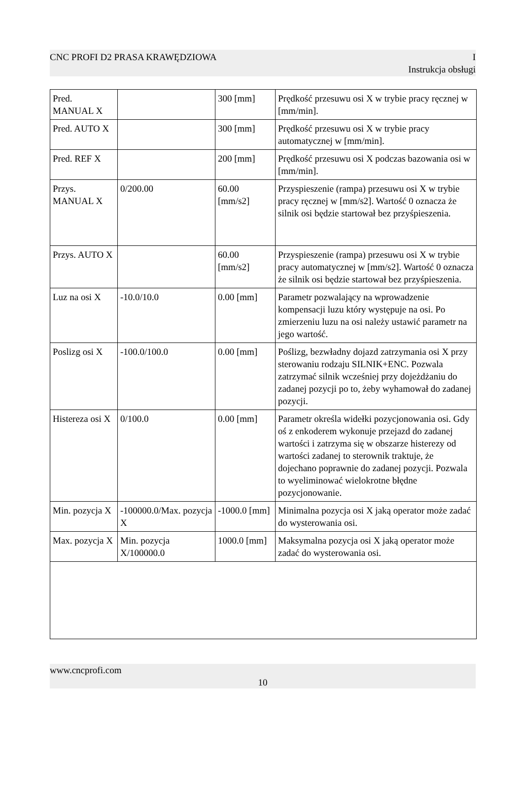CNC PROFI D2 PRASA KRAWĘDZIOWA I
Instrukcja obsługi
| Pred. MANUAL X | | 300 [mm] | Prędkość przesuwu osi X w trybie pracy ręcznej w [mm/min]. |
| Pred. AUTO X | | 300 [mm] | Prędkość przesuwu osi X w trybie pracy automatycznej w [mm/min]. |
| Pred. REF X | | 200 [mm] | Prędkość przesuwu osi X podczas bazowania osi w [mm/min]. |
| Przys. MANUAL X | 0/200.00 | 60.00 [mm/s2] | Przyspieszenie (rampa) przesuwu osi X w trybie pracy ręcznej w [mm/s2]. Wartość 0 oznacza że silnik osi będzie startował bez przyśpieszenia. |
| Przys. AUTO X | | 60.00 [mm/s2] | Przyspieszenie (rampa) przesuwu osi X w trybie pracy automatycznej w [mm/s2]. Wartość 0 oznacza że silnik osi będzie startował bez przyśpieszenia. |
| Luz na osi X | -10.0/10.0 | 0.00 [mm] | Parametr pozwalający na wprowadzenie kompensacji luzu który występuje na osi. Po zmierzeniu luzu na osi należy ustawić parametr na jego wartość. |
| Poslizg osi X | -100.0/100.0 | 0.00 [mm] | Poślizg, bezwładny dojazd zatrzymania osi X przy sterowaniu rodzaju SILNIK+ENC. Pozwala zatrzymać silnik wcześniej przy dojeżdżaniu do zadanej pozycji po to, żeby wyhamował do zadanej pozycji. |
| Histereza osi X | 0/100.0 | 0.00 [mm] | Parametr określa widełki pozycjonowania osi. Gdy oś z enkoderem wykonuje przejazd do zadanej wartości i zatrzyma się w obszarze histerezy od wartości zadanej to sterownik traktuje, że dojechano poprawnie do zadanej pozycji. Pozwala to wyeliminować wielokrotne błędne pozycjonowanie. |
| Min. pozycja X | -100000.0/Max. pozycja X | -1000.0 [mm] | Minimalna pozycja osi X jaką operator może zadać do wysterowania osi. |
| Max. pozycja X | Min. pozycja X/100000.0 | 1000.0 [mm] | Maksymalna pozycja osi X jaką operator może zadać do wysterowania osi. |
www.cncprofi.com
10